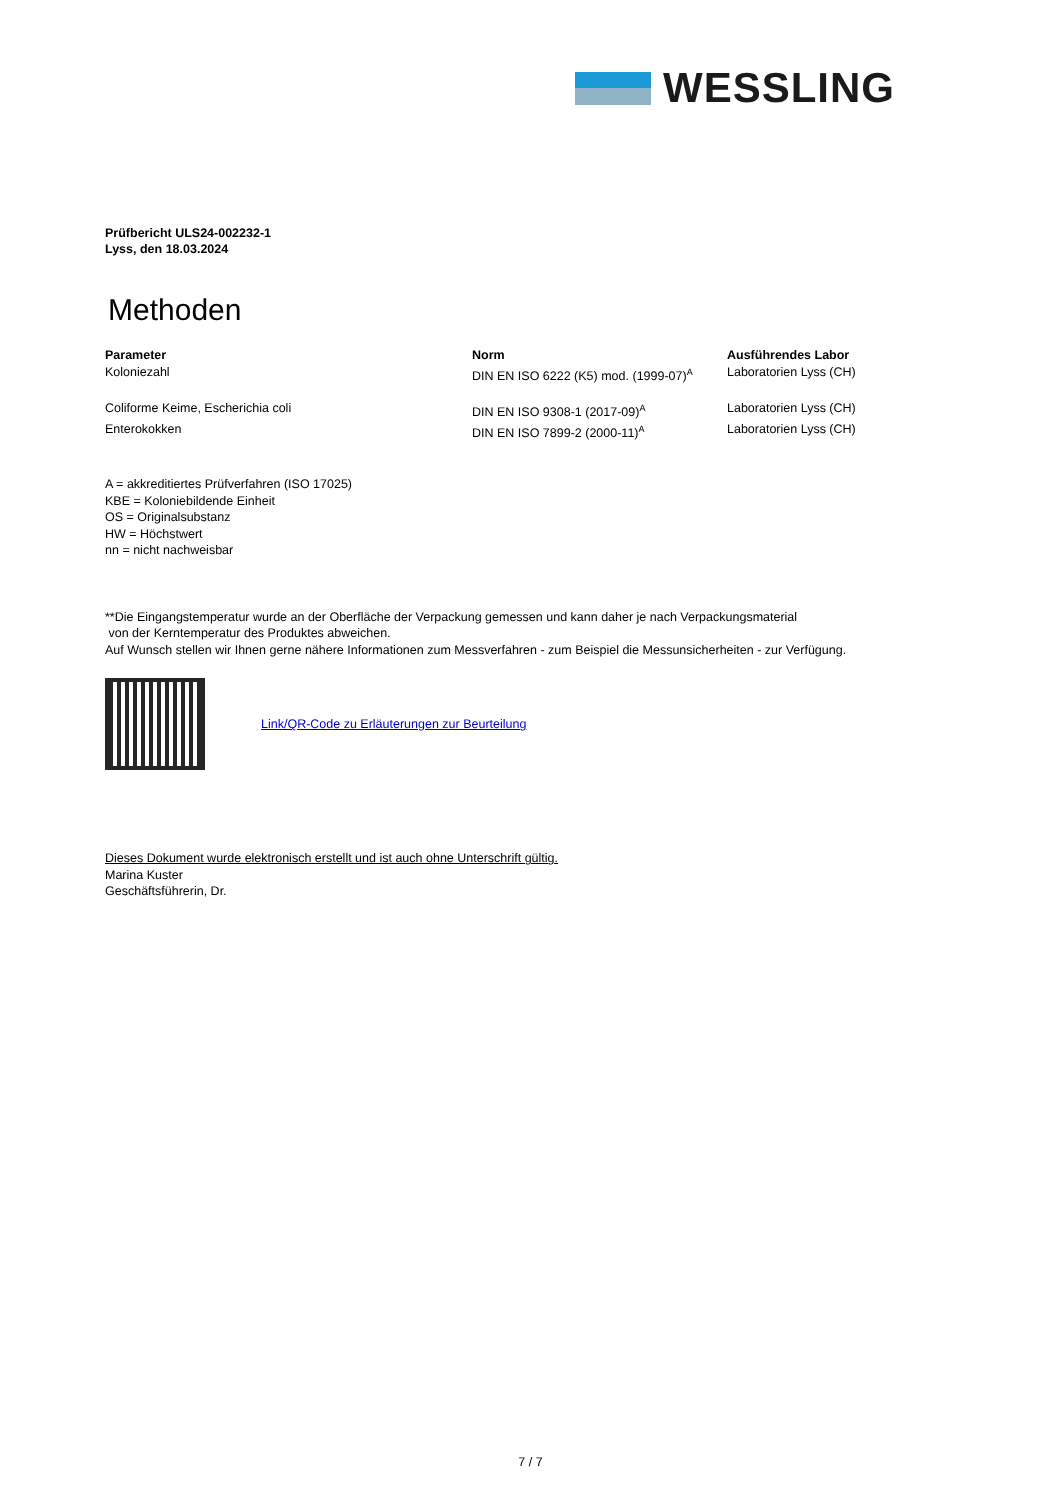WESSLING
Prüfbericht ULS24-002232-1
Lyss, den 18.03.2024
Methoden
| Parameter | Norm | Ausführendes Labor |
| --- | --- | --- |
| Koloniezahl | DIN EN ISO 6222 (K5) mod. (1999-07)<sup>A</sup> | Laboratorien Lyss (CH) |
| Coliforme Keime, Escherichia coli | DIN EN ISO 9308-1 (2017-09)<sup>A</sup> | Laboratorien Lyss (CH) |
| Enterokokken | DIN EN ISO 7899-2 (2000-11)<sup>A</sup> | Laboratorien Lyss (CH) |
A = akkreditiertes Prüfverfahren (ISO 17025)
KBE = Koloniebildende Einheit
OS = Originalsubstanz
HW = Höchstwert
nn = nicht nachweisbar
**Die Eingangstemperatur wurde an der Oberfläche der Verpackung gemessen und kann daher je nach Verpackungsmaterial
von der Kerntemperatur des Produktes abweichen.
Auf Wunsch stellen wir Ihnen gerne nähere Informationen zum Messverfahren - zum Beispiel die Messunsicherheiten - zur Verfügung.
Link/QR-Code zu Erläuterungen zur Beurteilung
Dieses Dokument wurde elektronisch erstellt und ist auch ohne Unterschrift gültig.
Marina Kuster
Geschäftsführerin, Dr.
7 / 7